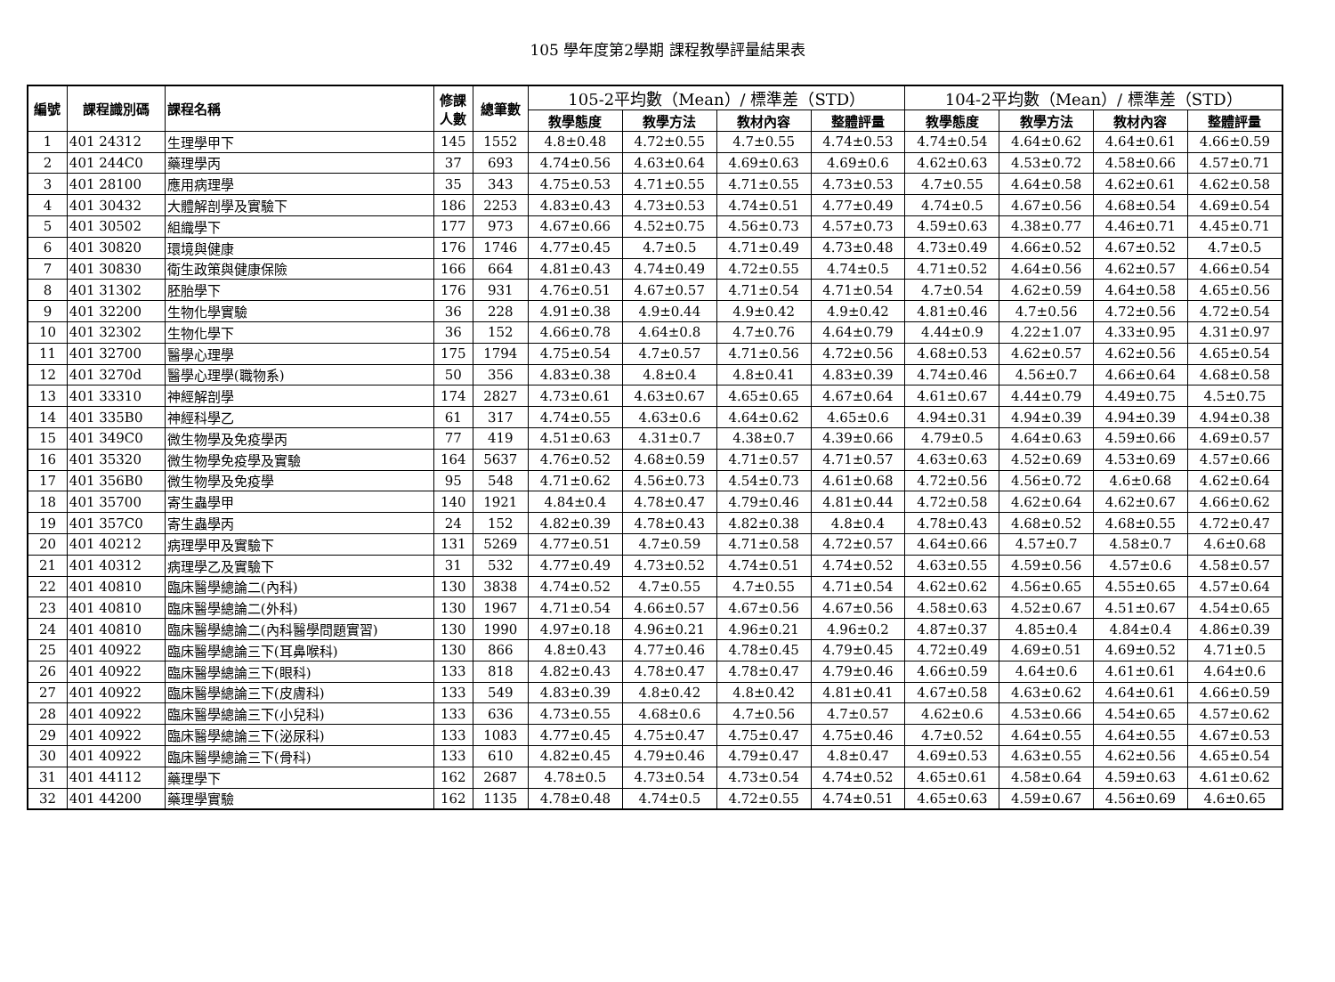105 學年度第2學期 課程教學評量結果表
| 編號 | 課程識別碼 | 課程名稱 | 修課 人數 | 總筆數 | 105-2平均數（Mean）/ 標準差（STD） | | | | 104-2平均數（Mean）/ 標準差（STD） | | | |
| --- | --- | --- | --- | --- | --- | --- | --- | --- | --- | --- | --- | --- |
| | | | | | 教學態度 | 教學方法 | 教材內容 | 整體評量 | 教學態度 | 教學方法 | 教材內容 | 整體評量 |
| 1 | 401 24312 | 生理學甲下 | 145 | 1552 | 4.8±0.48 | 4.72±0.55 | 4.7±0.55 | 4.74±0.53 | 4.74±0.54 | 4.64±0.62 | 4.64±0.61 | 4.66±0.59 |
| 2 | 401 244C0 | 藥理學丙 | 37 | 693 | 4.74±0.56 | 4.63±0.64 | 4.69±0.63 | 4.69±0.6 | 4.62±0.63 | 4.53±0.72 | 4.58±0.66 | 4.57±0.71 |
| 3 | 401 28100 | 應用病理學 | 35 | 343 | 4.75±0.53 | 4.71±0.55 | 4.71±0.55 | 4.73±0.53 | 4.7±0.55 | 4.64±0.58 | 4.62±0.61 | 4.62±0.58 |
| 4 | 401 30432 | 大體解剖學及實驗下 | 186 | 2253 | 4.83±0.43 | 4.73±0.53 | 4.74±0.51 | 4.77±0.49 | 4.74±0.5 | 4.67±0.56 | 4.68±0.54 | 4.69±0.54 |
| 5 | 401 30502 | 組織學下 | 177 | 973 | 4.67±0.66 | 4.52±0.75 | 4.56±0.73 | 4.57±0.73 | 4.59±0.63 | 4.38±0.77 | 4.46±0.71 | 4.45±0.71 |
| 6 | 401 30820 | 環境與健康 | 176 | 1746 | 4.77±0.45 | 4.7±0.5 | 4.71±0.49 | 4.73±0.48 | 4.73±0.49 | 4.66±0.52 | 4.67±0.52 | 4.7±0.5 |
| 7 | 401 30830 | 衛生政策與健康保險 | 166 | 664 | 4.81±0.43 | 4.74±0.49 | 4.72±0.55 | 4.74±0.5 | 4.71±0.52 | 4.64±0.56 | 4.62±0.57 | 4.66±0.54 |
| 8 | 401 31302 | 胚胎學下 | 176 | 931 | 4.76±0.51 | 4.67±0.57 | 4.71±0.54 | 4.71±0.54 | 4.7±0.54 | 4.62±0.59 | 4.64±0.58 | 4.65±0.56 |
| 9 | 401 32200 | 生物化學實驗 | 36 | 228 | 4.91±0.38 | 4.9±0.44 | 4.9±0.42 | 4.9±0.42 | 4.81±0.46 | 4.7±0.56 | 4.72±0.56 | 4.72±0.54 |
| 10 | 401 32302 | 生物化學下 | 36 | 152 | 4.66±0.78 | 4.64±0.8 | 4.7±0.76 | 4.64±0.79 | 4.44±0.9 | 4.22±1.07 | 4.33±0.95 | 4.31±0.97 |
| 11 | 401 32700 | 醫學心理學 | 175 | 1794 | 4.75±0.54 | 4.7±0.57 | 4.71±0.56 | 4.72±0.56 | 4.68±0.53 | 4.62±0.57 | 4.62±0.56 | 4.65±0.54 |
| 12 | 401 3270d | 醫學心理學(職物系) | 50 | 356 | 4.83±0.38 | 4.8±0.4 | 4.8±0.41 | 4.83±0.39 | 4.74±0.46 | 4.56±0.7 | 4.66±0.64 | 4.68±0.58 |
| 13 | 401 33310 | 神經解剖學 | 174 | 2827 | 4.73±0.61 | 4.63±0.67 | 4.65±0.65 | 4.67±0.64 | 4.61±0.67 | 4.44±0.79 | 4.49±0.75 | 4.5±0.75 |
| 14 | 401 335B0 | 神經科學乙 | 61 | 317 | 4.74±0.55 | 4.63±0.6 | 4.64±0.62 | 4.65±0.6 | 4.94±0.31 | 4.94±0.39 | 4.94±0.39 | 4.94±0.38 |
| 15 | 401 349C0 | 微生物學及免疫學丙 | 77 | 419 | 4.51±0.63 | 4.31±0.7 | 4.38±0.7 | 4.39±0.66 | 4.79±0.5 | 4.64±0.63 | 4.59±0.66 | 4.69±0.57 |
| 16 | 401 35320 | 微生物學免疫學及實驗 | 164 | 5637 | 4.76±0.52 | 4.68±0.59 | 4.71±0.57 | 4.71±0.57 | 4.63±0.63 | 4.52±0.69 | 4.53±0.69 | 4.57±0.66 |
| 17 | 401 356B0 | 微生物學及免疫學 | 95 | 548 | 4.71±0.62 | 4.56±0.73 | 4.54±0.73 | 4.61±0.68 | 4.72±0.56 | 4.56±0.72 | 4.6±0.68 | 4.62±0.64 |
| 18 | 401 35700 | 寄生蟲學甲 | 140 | 1921 | 4.84±0.4 | 4.78±0.47 | 4.79±0.46 | 4.81±0.44 | 4.72±0.58 | 4.62±0.64 | 4.62±0.67 | 4.66±0.62 |
| 19 | 401 357C0 | 寄生蟲學丙 | 24 | 152 | 4.82±0.39 | 4.78±0.43 | 4.82±0.38 | 4.8±0.4 | 4.78±0.43 | 4.68±0.52 | 4.68±0.55 | 4.72±0.47 |
| 20 | 401 40212 | 病理學甲及實驗下 | 131 | 5269 | 4.77±0.51 | 4.7±0.59 | 4.71±0.58 | 4.72±0.57 | 4.64±0.66 | 4.57±0.7 | 4.58±0.7 | 4.6±0.68 |
| 21 | 401 40312 | 病理學乙及實驗下 | 31 | 532 | 4.77±0.49 | 4.73±0.52 | 4.74±0.51 | 4.74±0.52 | 4.63±0.55 | 4.59±0.56 | 4.57±0.6 | 4.58±0.57 |
| 22 | 401 40810 | 臨床醫學總論二(內科) | 130 | 3838 | 4.74±0.52 | 4.7±0.55 | 4.7±0.55 | 4.71±0.54 | 4.62±0.62 | 4.56±0.65 | 4.55±0.65 | 4.57±0.64 |
| 23 | 401 40810 | 臨床醫學總論二(外科) | 130 | 1967 | 4.71±0.54 | 4.66±0.57 | 4.67±0.56 | 4.67±0.56 | 4.58±0.63 | 4.52±0.67 | 4.51±0.67 | 4.54±0.65 |
| 24 | 401 40810 | 臨床醫學總論二(內科醫學問題實習) | 130 | 1990 | 4.97±0.18 | 4.96±0.21 | 4.96±0.21 | 4.96±0.2 | 4.87±0.37 | 4.85±0.4 | 4.84±0.4 | 4.86±0.39 |
| 25 | 401 40922 | 臨床醫學總論三下(耳鼻喉科) | 130 | 866 | 4.8±0.43 | 4.77±0.46 | 4.78±0.45 | 4.79±0.45 | 4.72±0.49 | 4.69±0.51 | 4.69±0.52 | 4.71±0.5 |
| 26 | 401 40922 | 臨床醫學總論三下(眼科) | 133 | 818 | 4.82±0.43 | 4.78±0.47 | 4.78±0.47 | 4.79±0.46 | 4.66±0.59 | 4.64±0.6 | 4.61±0.61 | 4.64±0.6 |
| 27 | 401 40922 | 臨床醫學總論三下(皮膚科) | 133 | 549 | 4.83±0.39 | 4.8±0.42 | 4.8±0.42 | 4.81±0.41 | 4.67±0.58 | 4.63±0.62 | 4.64±0.61 | 4.66±0.59 |
| 28 | 401 40922 | 臨床醫學總論三下(小兒科) | 133 | 636 | 4.73±0.55 | 4.68±0.6 | 4.7±0.56 | 4.7±0.57 | 4.62±0.6 | 4.53±0.66 | 4.54±0.65 | 4.57±0.62 |
| 29 | 401 40922 | 臨床醫學總論三下(泌尿科) | 133 | 1083 | 4.77±0.45 | 4.75±0.47 | 4.75±0.47 | 4.75±0.46 | 4.7±0.52 | 4.64±0.55 | 4.64±0.55 | 4.67±0.53 |
| 30 | 401 40922 | 臨床醫學總論三下(骨科) | 133 | 610 | 4.82±0.45 | 4.79±0.46 | 4.79±0.47 | 4.8±0.47 | 4.69±0.53 | 4.63±0.55 | 4.62±0.56 | 4.65±0.54 |
| 31 | 401 44112 | 藥理學下 | 162 | 2687 | 4.78±0.5 | 4.73±0.54 | 4.73±0.54 | 4.74±0.52 | 4.65±0.61 | 4.58±0.64 | 4.59±0.63 | 4.61±0.62 |
| 32 | 401 44200 | 藥理學實驗 | 162 | 1135 | 4.78±0.48 | 4.74±0.5 | 4.72±0.55 | 4.74±0.51 | 4.65±0.63 | 4.59±0.67 | 4.56±0.69 | 4.6±0.65 |